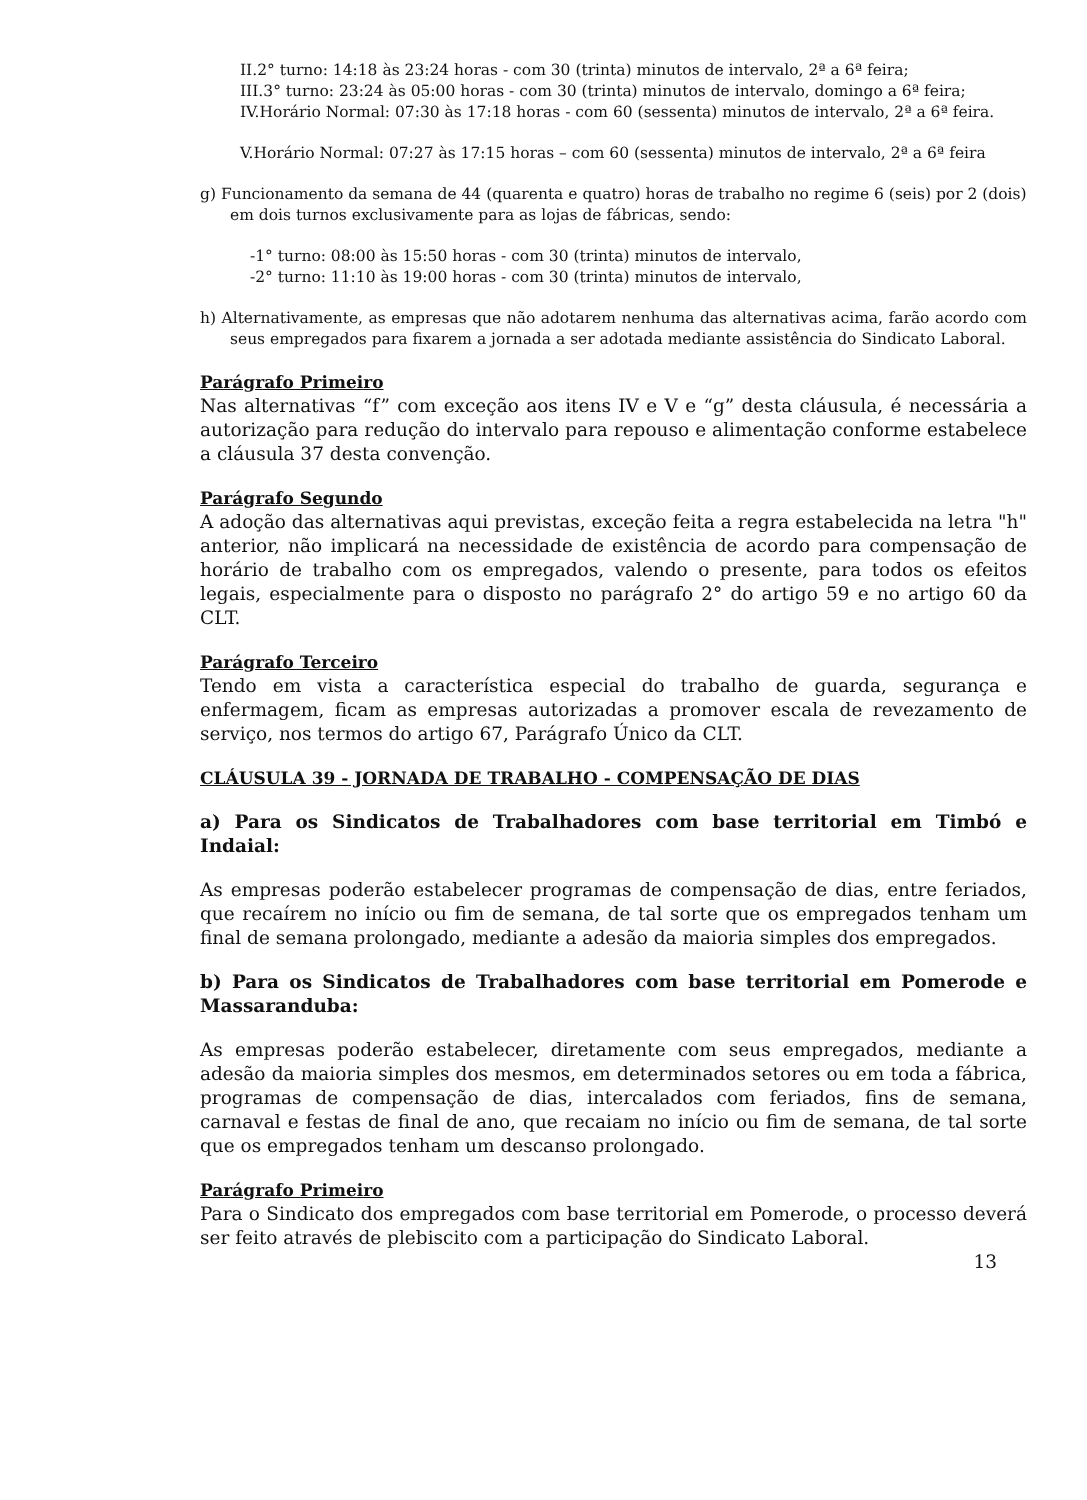II.2° turno: 14:18 às 23:24 horas - com 30 (trinta) minutos de intervalo, 2ª a 6ª feira;
III.3° turno: 23:24 às 05:00 horas - com 30 (trinta) minutos de intervalo, domingo a 6ª feira;
IV.Horário Normal: 07:30 às 17:18 horas - com 60 (sessenta) minutos de intervalo, 2ª a 6ª feira.
V.Horário Normal: 07:27 às 17:15 horas – com 60 (sessenta) minutos de intervalo, 2ª a 6ª feira
g) Funcionamento da semana de 44 (quarenta e quatro) horas de trabalho no regime 6 (seis) por 2 (dois) em dois turnos exclusivamente para as lojas de fábricas, sendo:
-1° turno: 08:00 às 15:50 horas - com 30 (trinta) minutos de intervalo,
-2° turno: 11:10 às 19:00 horas - com 30 (trinta) minutos de intervalo,
h) Alternativamente, as empresas que não adotarem nenhuma das alternativas acima, farão acordo com seus empregados para fixarem a jornada a ser adotada mediante assistência do Sindicato Laboral.
Parágrafo Primeiro
Nas alternativas “f” com exceção aos itens IV e V e “g” desta cláusula, é necessária a autorização para redução do intervalo para repouso e alimentação conforme estabelece a cláusula 37 desta convenção.
Parágrafo Segundo
A adoção das alternativas aqui previstas, exceção feita a regra estabelecida na letra "h" anterior, não implicará na necessidade de existência de acordo para compensação de horário de trabalho com os empregados, valendo o presente, para todos os efeitos legais, especialmente para o disposto no parágrafo 2° do artigo 59 e no artigo 60 da CLT.
Parágrafo Terceiro
Tendo em vista a característica especial do trabalho de guarda, segurança e enfermagem, ficam as empresas autorizadas a promover escala de revezamento de serviço, nos termos do artigo 67, Parágrafo Único da CLT.
CLÁUSULA 39 - JORNADA DE TRABALHO - COMPENSAÇÃO DE DIAS
a) Para os Sindicatos de Trabalhadores com base territorial em Timbó e Indaial:
As empresas poderão estabelecer programas de compensação de dias, entre feriados, que recaírem no início ou fim de semana, de tal sorte que os empregados tenham um final de semana prolongado, mediante a adesão da maioria simples dos empregados.
b) Para os Sindicatos de Trabalhadores com base territorial em Pomerode e Massaranduba:
As empresas poderão estabelecer, diretamente com seus empregados, mediante a adesão da maioria simples dos mesmos, em determinados setores ou em toda a fábrica, programas de compensação de dias, intercalados com feriados, fins de semana, carnaval e festas de final de ano, que recaiam no início ou fim de semana, de tal sorte que os empregados tenham um descanso prolongado.
Parágrafo Primeiro
Para o Sindicato dos empregados com base territorial em Pomerode, o processo deverá ser feito através de plebiscito com a participação do Sindicato Laboral.
13